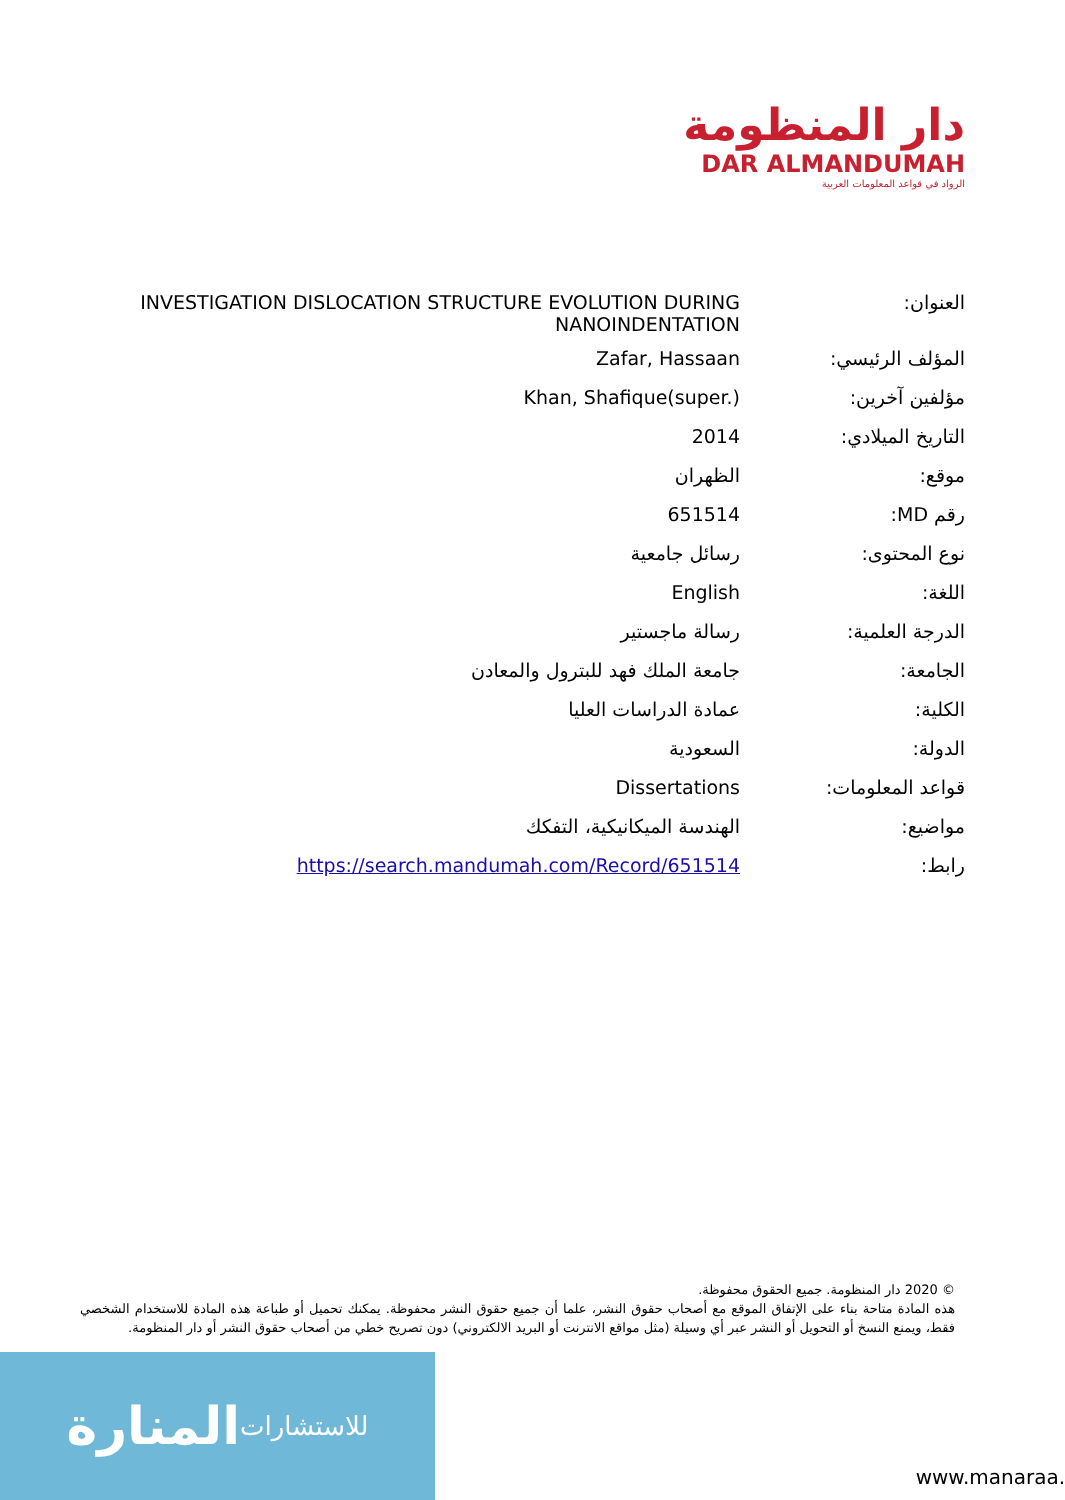دار المنظومة
DAR ALMANDUMAH
الرواد في قواعد المعلومات العربية
| العنوان: | INVESTIGATION DISLOCATION STRUCTURE EVOLUTION DURING NANOINDENTATION |
| المؤلف الرئيسي: | Zafar, Hassaan |
| مؤلفين آخرين: | Khan, Shafique(super.) |
| التاريخ الميلادي: | 2014 |
| موقع: | الظهران |
| رقم MD: | 651514 |
| نوع المحتوى: | رسائل جامعية |
| اللغة: | English |
| الدرجة العلمية: | رسالة ماجستير |
| الجامعة: | جامعة الملك فهد للبترول والمعادن |
| الكلية: | عمادة الدراسات العليا |
| الدولة: | السعودية |
| قواعد المعلومات: | Dissertations |
| مواضيع: | الهندسة الميكانيكية، التفكك |
| رابط: | https://search.mandumah.com/Record/651514 |
© 2020 دار المنظومة. جميع الحقوق محفوظة.
هذه المادة متاحة بناء على الإتفاق الموقع مع أصحاب حقوق النشر، علما أن جميع حقوق النشر محفوظة. يمكنك تحميل أو طباعة هذه المادة للاستخدام الشخصي فقط، ويمنع النسخ أو التحويل أو النشر عبر أي وسيلة (مثل مواقع الانترنت أو البريد الالكتروني) دون تصريح خطي من أصحاب حقوق النشر أو دار المنظومة.
المنارة للاستشارات
www.manaraa.